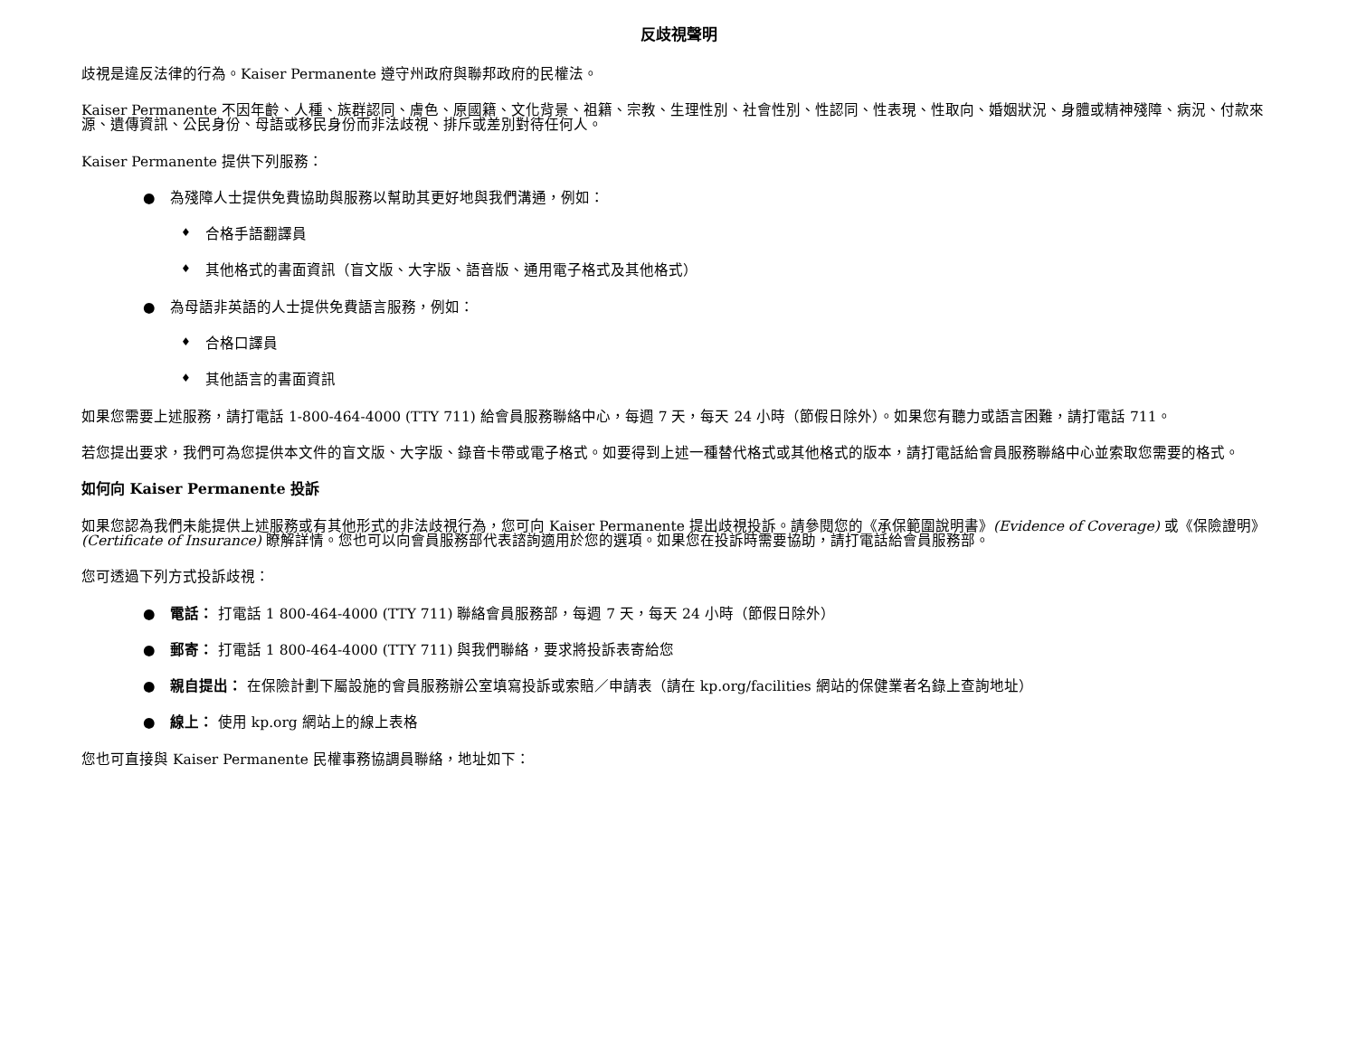反歧視聲明
歧視是違反法律的行為。Kaiser Permanente 遵守州政府與聯邦政府的民權法。
Kaiser Permanente 不因年齡、人種、族群認同、膚色、原國籍、文化背景、祖籍、宗教、生理性別、社會性別、性認同、性表現、性取向、婚姻狀況、身體或精神殘障、病況、付款來源、遺傳資訊、公民身份、母語或移民身份而非法歧視、排斥或差別對待任何人。
Kaiser Permanente 提供下列服務：
● 為殘障人士提供免費協助與服務以幫助其更好地與我們溝通，例如：
♦ 合格手語翻譯員
♦ 其他格式的書面資訊（盲文版、大字版、語音版、通用電子格式及其他格式）
● 為母語非英語的人士提供免費語言服務，例如：
♦ 合格口譯員
♦ 其他語言的書面資訊
如果您需要上述服務，請打電話 1-800-464-4000 (TTY 711) 給會員服務聯絡中心，每週 7 天，每天 24 小時（節假日除外）。如果您有聽力或語言困難，請打電話 711。
若您提出要求，我們可為您提供本文件的盲文版、大字版、錄音卡帶或電子格式。如要得到上述一種替代格式或其他格式的版本，請打電話給會員服務聯絡中心並索取您需要的格式。
如何向 Kaiser Permanente 投訴
如果您認為我們未能提供上述服務或有其他形式的非法歧視行為，您可向 Kaiser Permanente 提出歧視投訴。請參閱您的《承保範圍說明書》(Evidence of Coverage) 或《保險證明》(Certificate of Insurance) 瞭解詳情。您也可以向會員服務部代表諮詢適用於您的選項。如果您在投訴時需要協助，請打電話給會員服務部。
您可透過下列方式投訴歧視：
● 電話： 打電話 1 800-464-4000 (TTY 711) 聯絡會員服務部，每週 7 天，每天 24 小時（節假日除外）
● 郵寄： 打電話 1 800-464-4000 (TTY 711) 與我們聯絡，要求將投訴表寄給您
● 親自提出： 在保險計劃下屬設施的會員服務辦公室填寫投訴或索賠／申請表（請在 kp.org/facilities 網站的保健業者名錄上查詢地址）
● 線上： 使用 kp.org 網站上的線上表格
您也可直接與 Kaiser Permanente 民權事務協調員聯絡，地址如下：